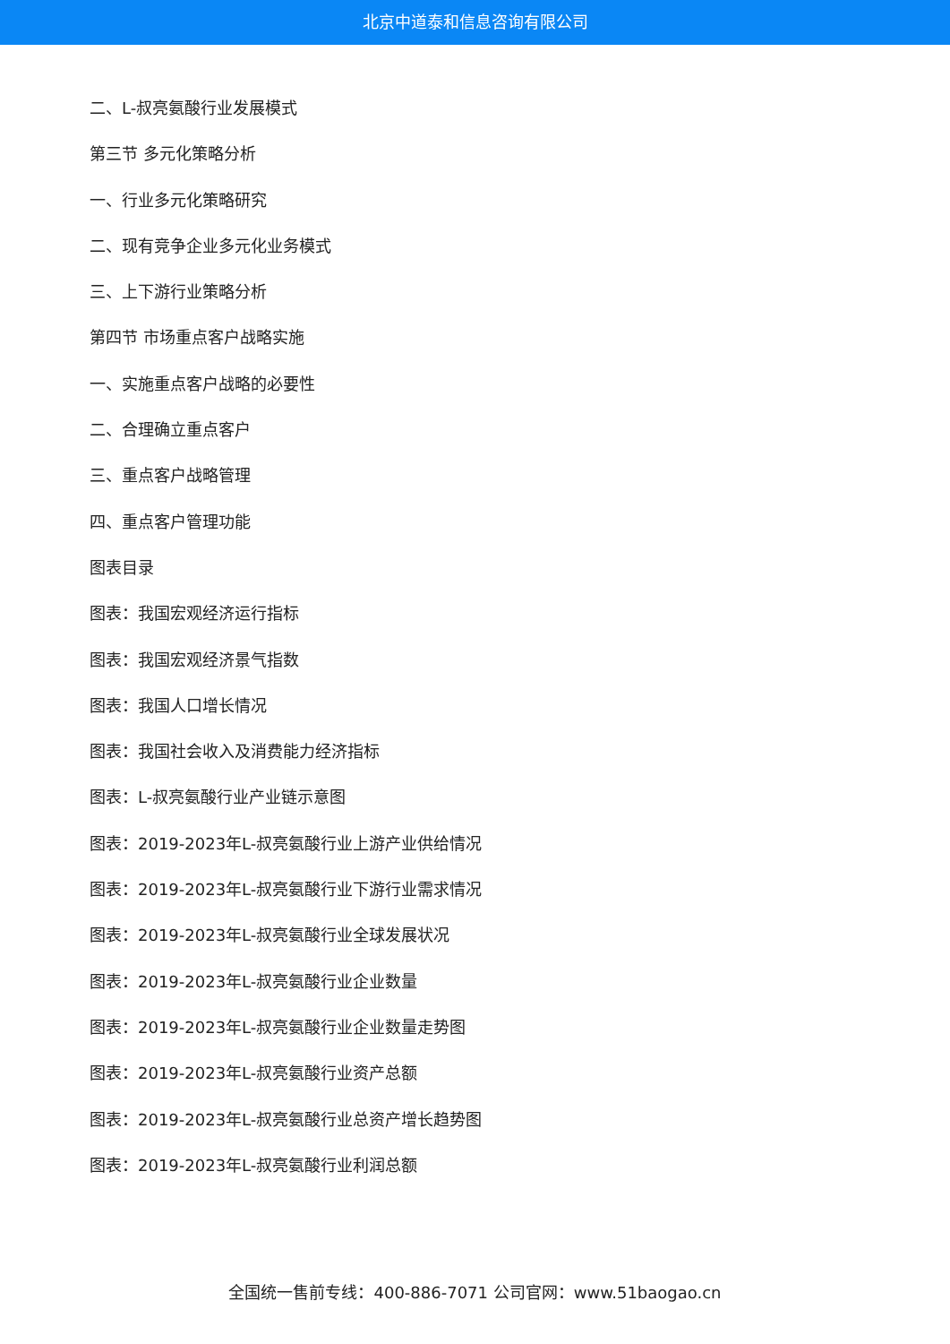北京中道泰和信息咨询有限公司
二、L-叔亮氨酸行业发展模式
第三节 多元化策略分析
一、行业多元化策略研究
二、现有竞争企业多元化业务模式
三、上下游行业策略分析
第四节 市场重点客户战略实施
一、实施重点客户战略的必要性
二、合理确立重点客户
三、重点客户战略管理
四、重点客户管理功能
图表目录
图表：我国宏观经济运行指标
图表：我国宏观经济景气指数
图表：我国人口增长情况
图表：我国社会收入及消费能力经济指标
图表：L-叔亮氨酸行业产业链示意图
图表：2019-2023年L-叔亮氨酸行业上游产业供给情况
图表：2019-2023年L-叔亮氨酸行业下游行业需求情况
图表：2019-2023年L-叔亮氨酸行业全球发展状况
图表：2019-2023年L-叔亮氨酸行业企业数量
图表：2019-2023年L-叔亮氨酸行业企业数量走势图
图表：2019-2023年L-叔亮氨酸行业资产总额
图表：2019-2023年L-叔亮氨酸行业总资产增长趋势图
图表：2019-2023年L-叔亮氨酸行业利润总额
全国统一售前专线：400-886-7071 公司官网：www.51baogao.cn